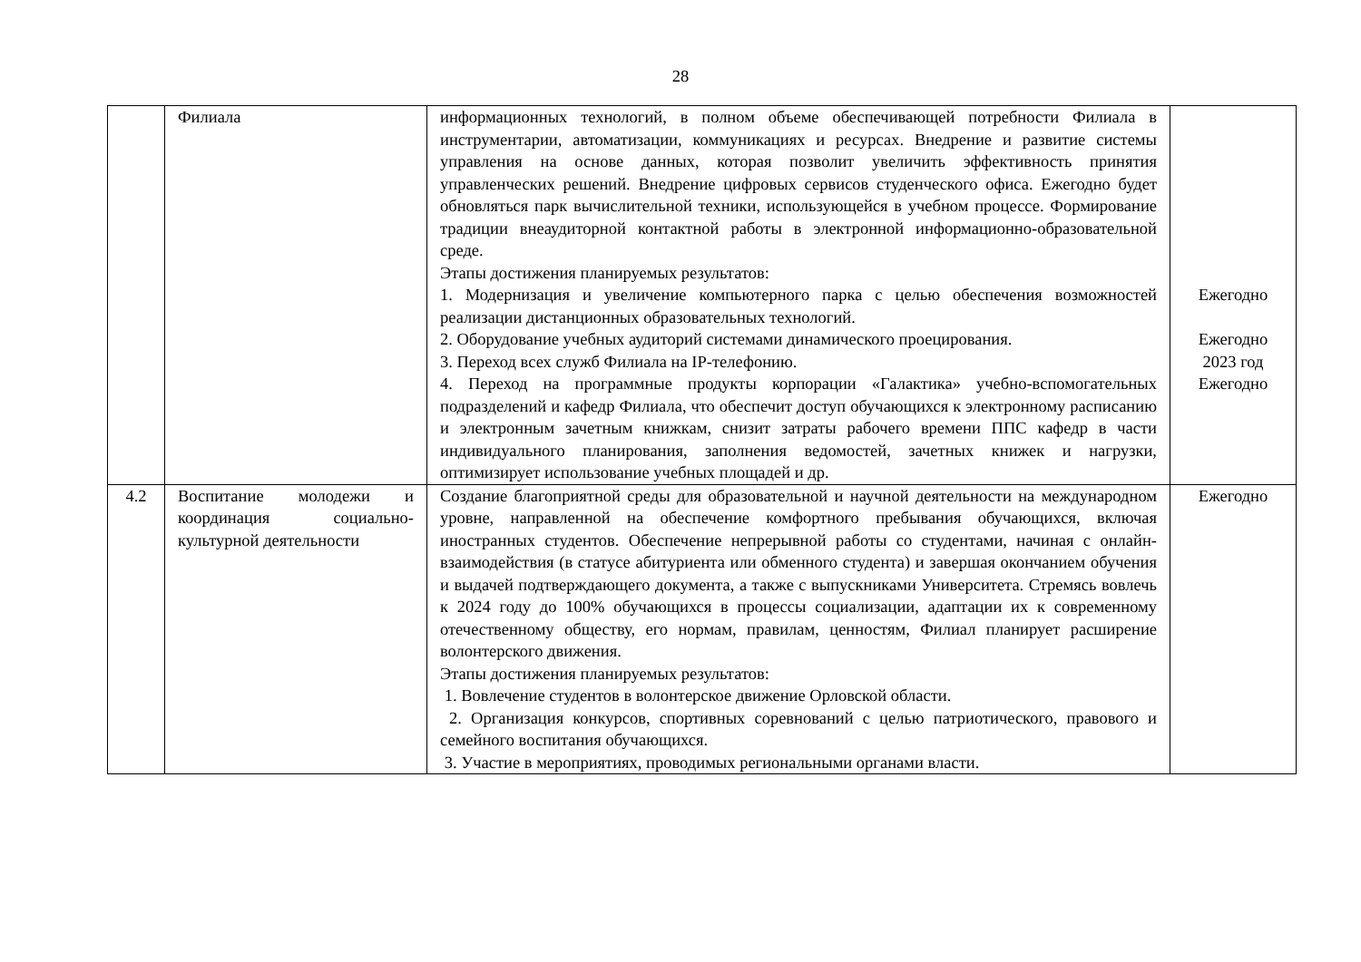28
| | Филиала | информационных технологий, в полном объеме обеспечивающей потребности Филиала в инструментарии, автоматизации, коммуникациях и ресурсах. Внедрение и развитие системы управления на основе данных, которая позволит увеличить эффективность принятия управленческих решений. Внедрение цифровых сервисов студенческого офиса. Ежегодно будет обновляться парк вычислительной техники, использующейся в учебном процессе. Формирование традиции внеаудиторной контактной работы в электронной информационно-образовательной среде. Этапы достижения планируемых результатов: 1. Модернизация и увеличение компьютерного парка с целью обеспечения возможностей реализации дистанционных образовательных технологий. 2. Оборудование учебных аудиторий системами динамического проецирования. 3. Переход всех служб Филиала на IP-телефонию. 4. Переход на программные продукты корпорации «Галактика» учебно-вспомогательных подразделений и кафедр Филиала, что обеспечит доступ обучающихся к электронному расписанию и электронным зачетным книжкам, снизит затраты рабочего времени ППС кафедр в части индивидуального планирования, заполнения ведомостей, зачетных книжек и нагрузки, оптимизирует использование учебных площадей и др. | Ежегодно Ежегодно 2023 год Ежегодно |
| 4.2 | Воспитание молодежи и координация социально-культурной деятельности | Создание благоприятной среды для образовательной и научной деятельности на международном уровне, направленной на обеспечение комфортного пребывания обучающихся, включая иностранных студентов. Обеспечение непрерывной работы со студентами, начиная с онлайн-взаимодействия (в статусе абитуриента или обменного студента) и завершая окончанием обучения и выдачей подтверждающего документа, а также с выпускниками Университета. Стремясь вовлечь к 2024 году до 100% обучающихся в процессы социализации, адаптации их к современному отечественному обществу, его нормам, правилам, ценностям, Филиал планирует расширение волонтерского движения. Этапы достижения планируемых результатов: 1. Вовлечение студентов в волонтерское движение Орловской области. 2. Организация конкурсов, спортивных соревнований с целью патриотического, правового и семейного воспитания обучающихся. 3. Участие в мероприятиях, проводимых региональными органами власти. | Ежегодно |